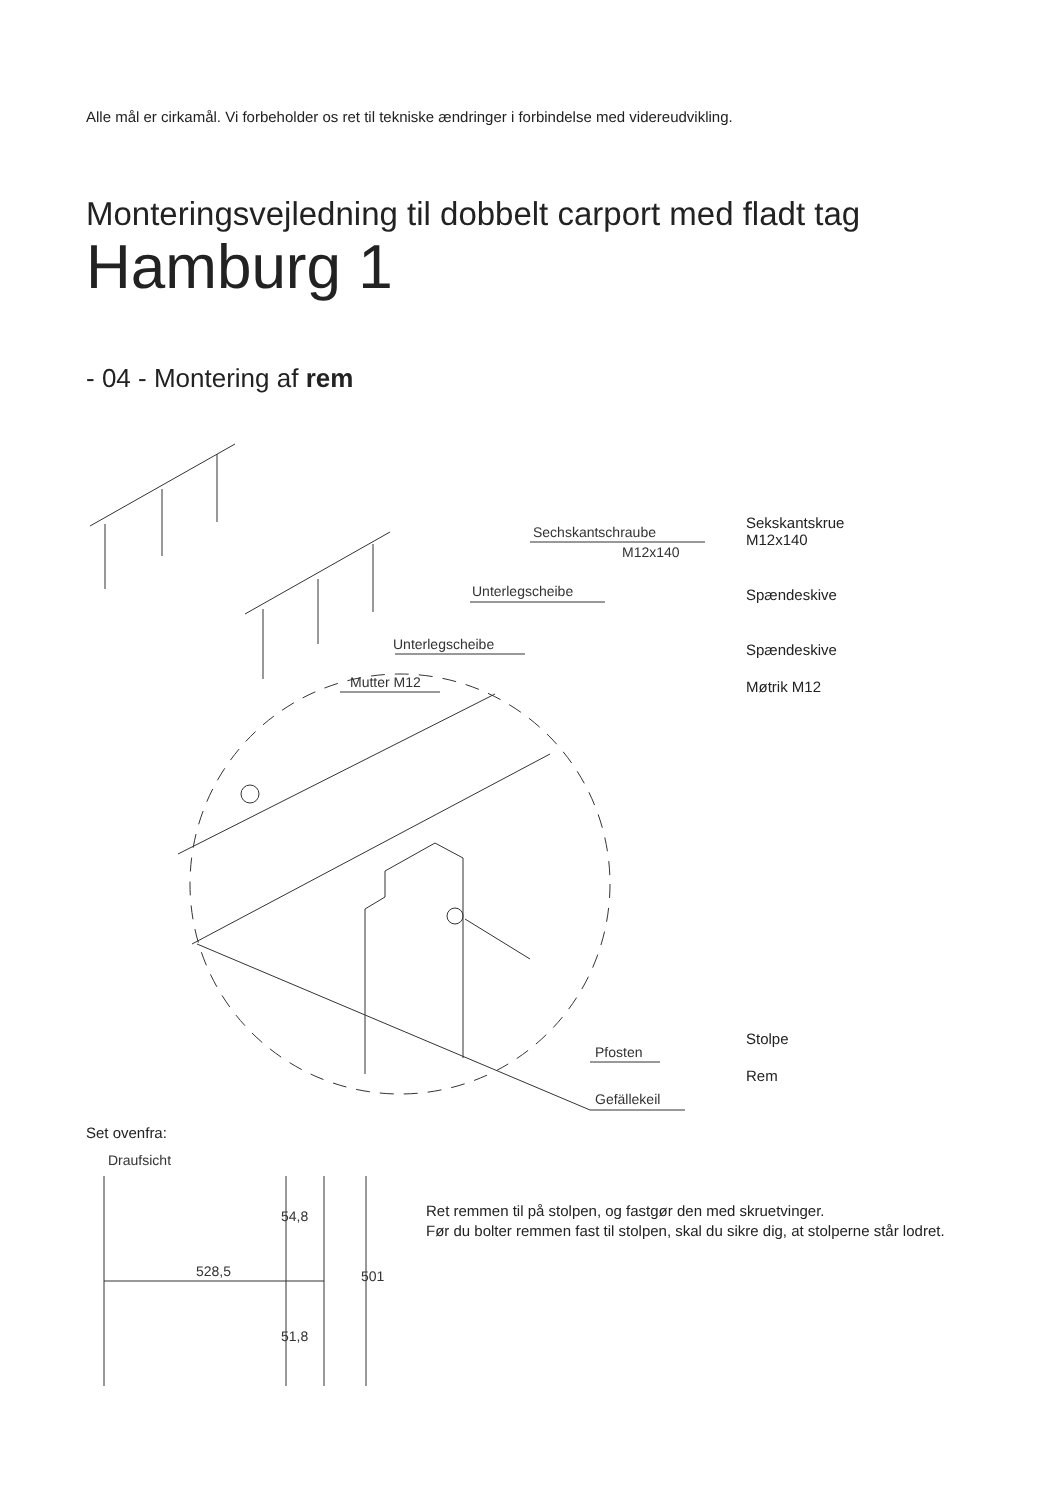Alle mål er cirkamål. Vi forbeholder os ret til tekniske ændringer i forbindelse med videreudvikling.
Monteringsvejledning til dobbelt carport med fladt tag
Hamburg 1
- 04 - Montering af rem
Sechskantschraube
M12x140
Unterlegscheibe
Unterlegscheibe
Mutter M12
Pfosten
Gefällekeil
Sekskantskrue
M12x140
Spændeskive
Spændeskive
Møtrik M12
Stolpe
Rem
Set ovenfra:
Draufsicht
528,5
501
54,8
51,8
Ret remmen til på stolpen, og fastgør den med skruetvinger.
Før du bolter remmen fast til stolpen, skal du sikre dig, at stolperne står lodret.